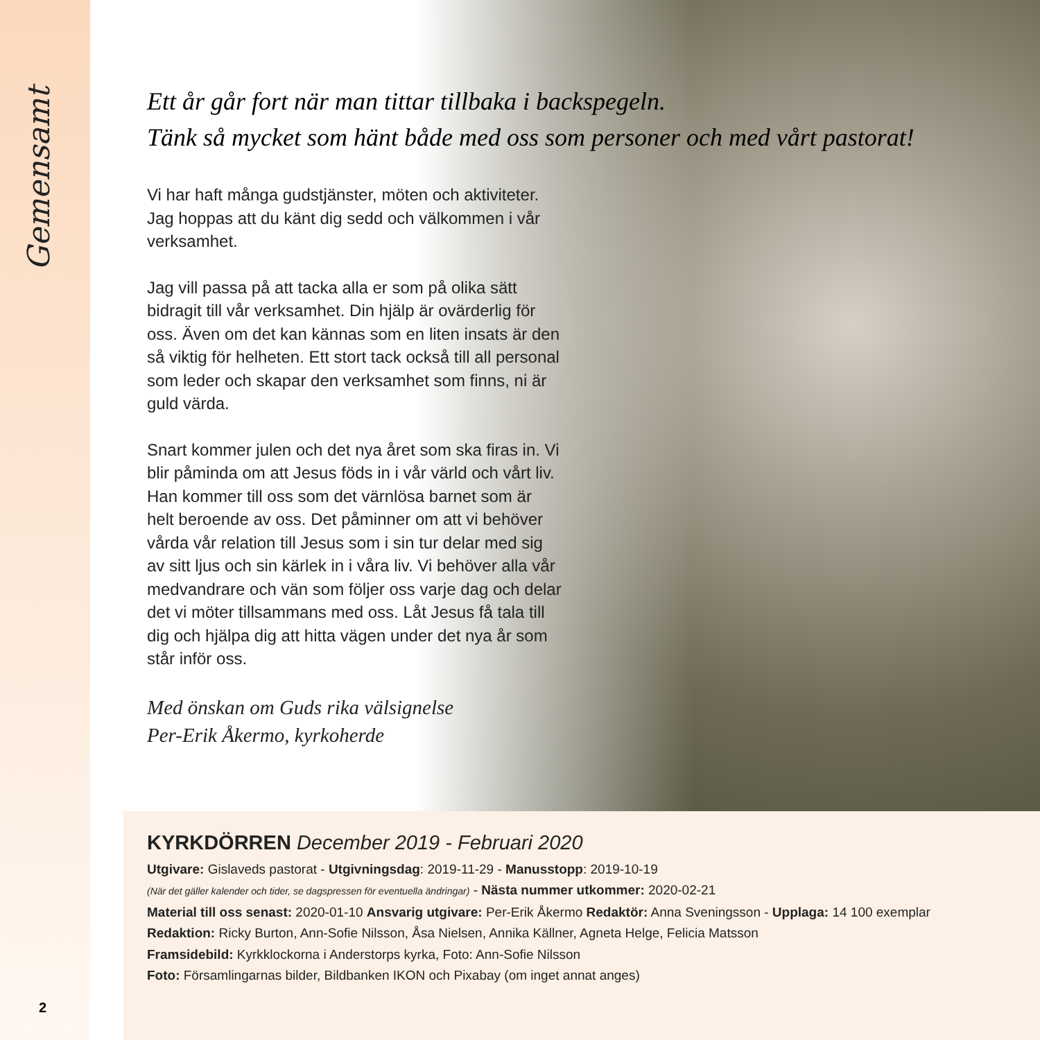Gemensamt
Ett år går fort när man tittar tillbaka i backspegeln.
Tänk så mycket som hänt både med oss som personer och med vårt pastorat!
Vi har haft många gudstjänster, möten och aktiviteter. Jag hoppas att du känt dig sedd och välkommen i vår verksamhet.
Jag vill passa på att tacka alla er som på olika sätt bidragit till vår verksamhet. Din hjälp är ovärderlig för oss. Även om det kan kännas som en liten insats är den så viktig för helheten. Ett stort tack också till all personal som leder och skapar den verksamhet som finns, ni är guld värda.
Snart kommer julen och det nya året som ska firas in. Vi blir påminda om att Jesus föds in i vår värld och vårt liv. Han kommer till oss som det värnlösa barnet som är helt beroende av oss. Det påminner om att vi behöver vårda vår relation till Jesus som i sin tur delar med sig av sitt ljus och sin kärlek in i våra liv. Vi behöver alla vår medvandrare och vän som följer oss varje dag och delar det vi möter tillsammans med oss. Låt Jesus få tala till dig och hjälpa dig att hitta vägen under det nya år som står inför oss.
Med önskan om Guds rika välsignelse
Per-Erik Åkermo, kyrkoherde
KYRKDÖRREN December 2019 - Februari 2020
Utgivare: Gislaveds pastorat - Utgivningsdag: 2019-11-29 - Manusstopp: 2019-10-19
(När det gäller kalender och tider, se dagspressen för eventuella ändringar) - Nästa nummer utkommer: 2020-02-21
Material till oss senast: 2020-01-10 Ansvarig utgivare: Per-Erik Åkermo Redaktör: Anna Sveningsson - Upplaga: 14 100 exemplar
Redaktion: Ricky Burton, Ann-Sofie Nilsson, Åsa Nielsen, Annika Källner, Agneta Helge, Felicia Matsson
Framsidebild: Kyrkklockorna i Anderstorps kyrka, Foto: Ann-Sofie Nilsson
Foto: Församlingarnas bilder, Bildbanken IKON och Pixabay (om inget annat anges)
2